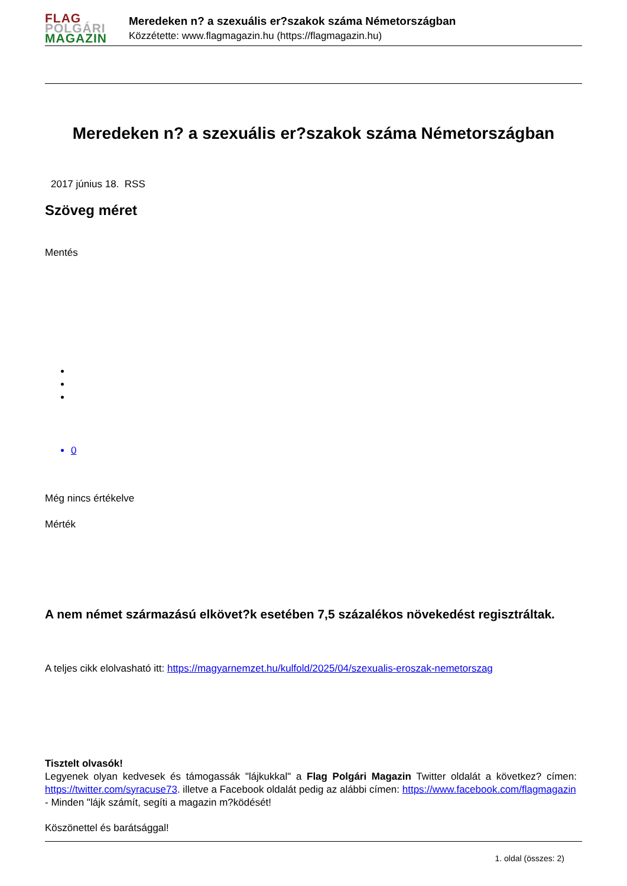FLAG
POLGÁRI
MAGAZIN
Meredeken n? a szexuális er?szakok száma Németországban
Közzétette: www.flagmagazin.hu (https://flagmagazin.hu)
Meredeken n? a szexuális er?szakok száma Németországban
2017 június 18. RSS
Szöveg méret
Mentés
0
Még nincs értékelve
Mérték
A nem német származású elkövet?k esetében 7,5 százalékos növekedést regisztráltak.
A teljes cikk elolvasható itt: https://magyarnemzet.hu/kulfold/2025/04/szexualis-eroszak-nemetorszag
Tisztelt olvasók!
Legyenek olyan kedvesek és támogassák "lájkukkal" a Flag Polgári Magazin Twitter oldalát a következ? címen: https://twitter.com/syracuse73. illetve a Facebook oldalát pedig az alábbi címen: https://www.facebook.com/flagmagazin
- Minden "lájk számít, segíti a magazin m?ködését!
Köszönettel és barátsággal!
1. oldal (összes: 2)